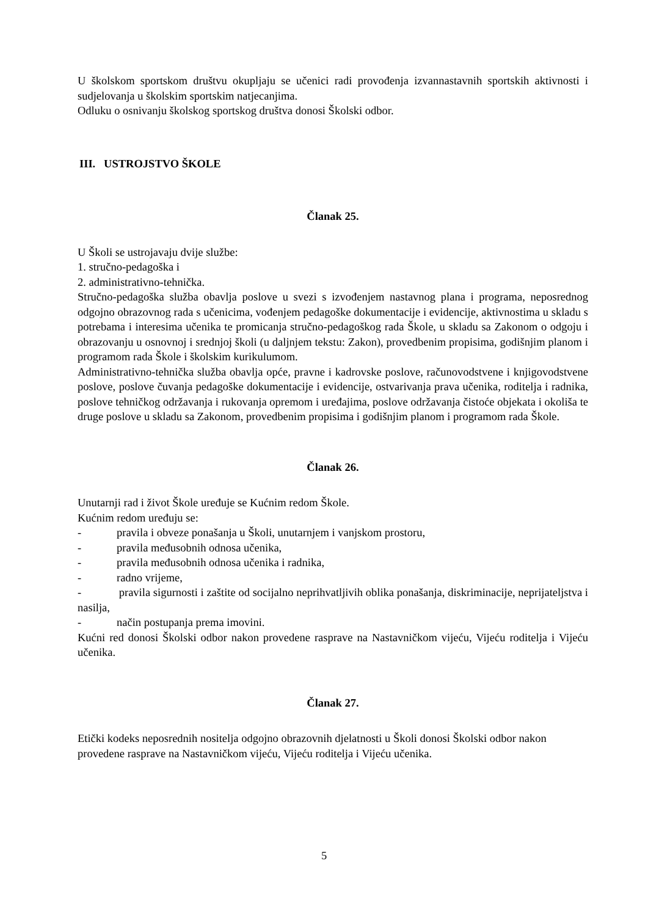U školskom sportskom društvu okupljaju se učenici radi provođenja izvannastavnih sportskih aktivnosti i sudjelovanja u školskim sportskim natjecanjima.
Odluku o osnivanju školskog sportskog društva donosi Školski odbor.
III. USTROJSTVO ŠKOLE
Članak 25.
U Školi se ustrojavaju dvije službe:
1. stručno-pedagoška i
2. administrativno-tehnička.
Stručno-pedagoška služba obavlja poslove u svezi s izvođenjem nastavnog plana i programa, neposrednog odgojno obrazovnog rada s učenicima, vođenjem pedagoške dokumentacije i evidencije, aktivnostima u skladu s potrebama i interesima učenika te promicanja stručno-pedagoškog rada Škole, u skladu sa Zakonom o odgoju i obrazovanju u osnovnoj i srednjoj školi (u daljnjem tekstu: Zakon), provedbenim propisima, godišnjim planom i programom rada Škole i školskim kurikulumom.
Administrativno-tehnička služba obavlja opće, pravne i kadrovske poslove, računovodstvene i knjigovodstvene poslove, poslove čuvanja pedagoške dokumentacije i evidencije, ostvarivanja prava učenika, roditelja i radnika, poslove tehničkog održavanja i rukovanja opremom i uređajima, poslove održavanja čistoće objekata i okoliša te druge poslove u skladu sa Zakonom, provedbenim propisima i godišnjim planom i programom rada Škole.
Članak 26.
Unutarnji rad i život Škole uređuje se Kućnim redom Škole.
Kućnim redom uređuju se:
- pravila i obveze ponašanja u Školi, unutarnjem i vanjskom prostoru,
- pravila međusobnih odnosa učenika,
- pravila međusobnih odnosa učenika i radnika,
- radno vrijeme,
- pravila sigurnosti i zaštite od socijalno neprihvatljivih oblika ponašanja, diskriminacije, neprijateljstva i nasilja,
- način postupanja prema imovini.
Kućni red donosi Školski odbor nakon provedene rasprave na Nastavničkom vijeću, Vijeću roditelja i Vijeću učenika.
Članak 27.
Etički kodeks neposrednih nositelja odgojno obrazovnih djelatnosti u Školi donosi Školski odbor nakon provedene rasprave na Nastavničkom vijeću, Vijeću roditelja i Vijeću učenika.
5